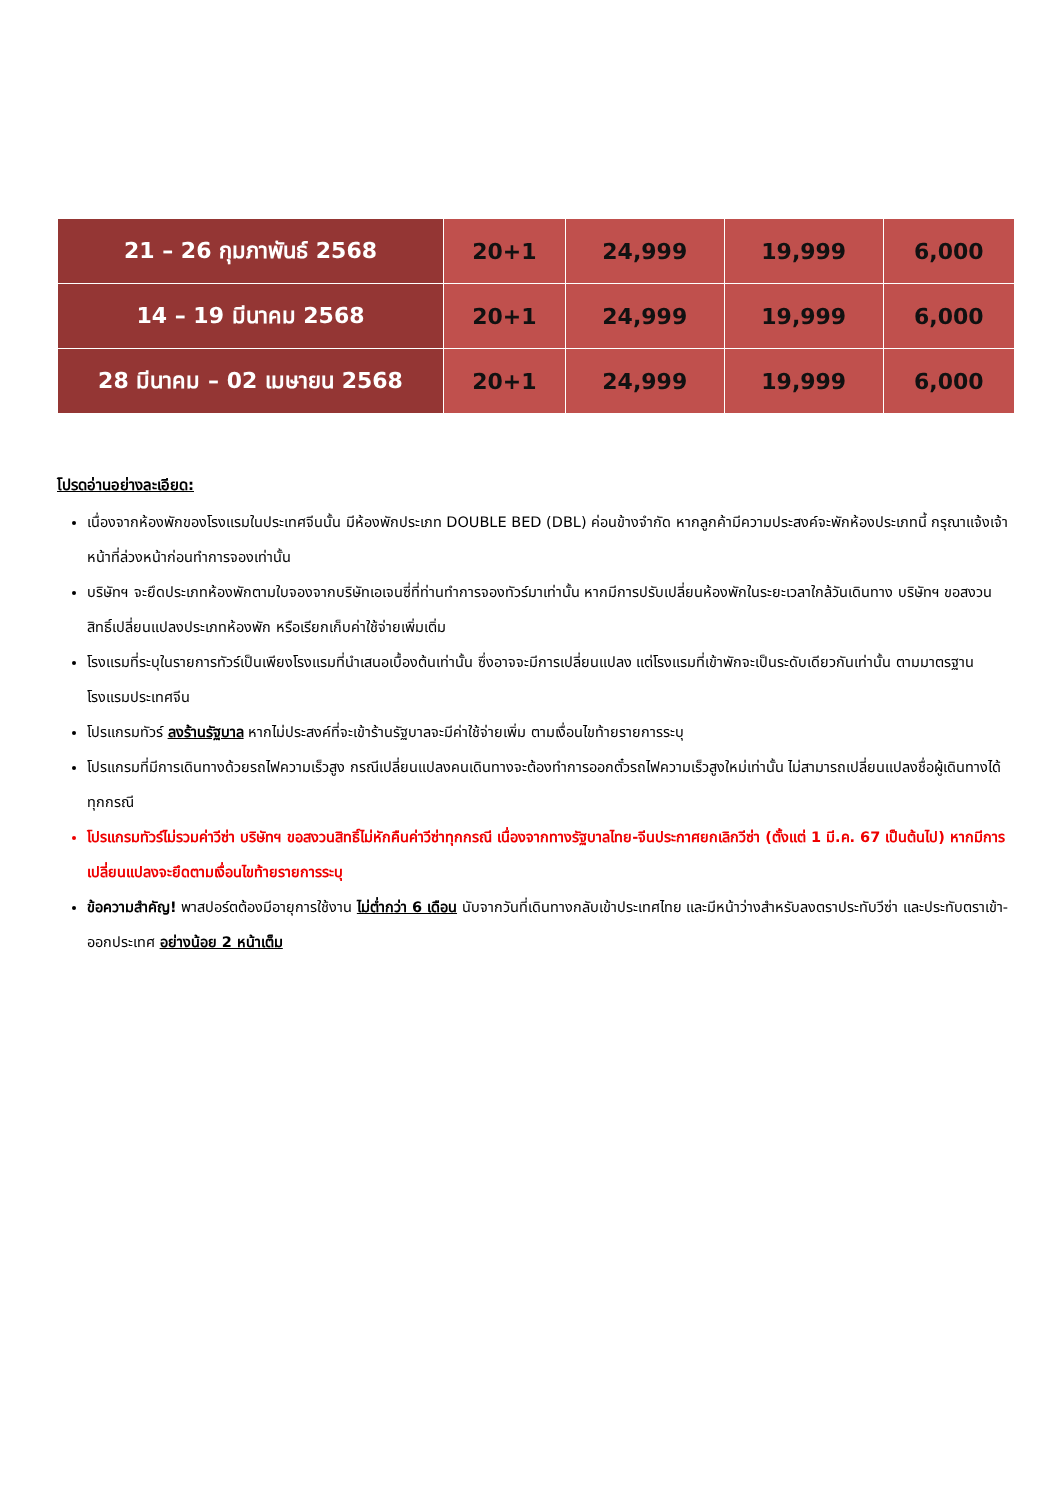| 21 – 26 กุมภาพันธ์ 2568 | 20+1 | 24,999 | 19,999 | 6,000 |
| 14 – 19 มีนาคม 2568 | 20+1 | 24,999 | 19,999 | 6,000 |
| 28 มีนาคม – 02 เมษายน 2568 | 20+1 | 24,999 | 19,999 | 6,000 |
โปรดอ่านอย่างละเอียด:
เนื่องจากห้องพักของโรงแรมในประเทศจีนนั้น มีห้องพักประเภท DOUBLE BED (DBL) ค่อนข้างจำกัด หากลูกค้ามีความประสงค์จะพักห้องประเภทนี้ กรุณาแจ้งเจ้าหน้าที่ล่วงหน้าก่อนทำการจองเท่านั้น
บริษัทฯ จะยึดประเภทห้องพักตามใบจองจากบริษัทเอเจนซี่ที่ท่านทำการจองทัวร์มาเท่านั้น หากมีการปรับเปลี่ยนห้องพักในระยะเวลาใกล้วันเดินทาง บริษัทฯ ขอสงวนสิทธิ์เปลี่ยนแปลงประเภทห้องพัก หรือเรียกเก็บค่าใช้จ่ายเพิ่มเติ่ม
โรงแรมที่ระบุในรายการทัวร์เป็นเพียงโรงแรมที่นำเสนอเบื้องต้นเท่านั้น ซึ่งอาจจะมีการเปลี่ยนแปลง แต่โรงแรมที่เข้าพักจะเป็นระดับเดียวกันเท่านั้น ตามมาตรฐานโรงแรมประเทศจีน
โปรแกรมทัวร์ ลงร้านรัฐบาล หากไม่ประสงค์ที่จะเข้าร้านรัฐบาลจะมีค่าใช้จ่ายเพิ่ม ตามเงื่อนไขท้ายรายการระบุ
โปรแกรมที่มีการเดินทางด้วยรถไฟความเร็วสูง กรณีเปลี่ยนแปลงคนเดินทางจะต้องทำการออกตั๋วรถไฟความเร็วสูงใหม่เท่านั้น ไม่สามารถเปลี่ยนแปลงชื่อผู้เดินทางได้ทุกกรณี
โปรแกรมทัวร์ไม่รวมค่าวีซ่า บริษัทฯ ขอสงวนสิทธิ์ไม่หักคืนค่าวีซ่าทุกกรณี เนื่องจากทางรัฐบาลไทย-จีนประกาศยกเลิกวีซ่า (ตั้งแต่ 1 มี.ค. 67 เป็นต้นไป) หากมีการเปลี่ยนแปลงจะยึดตามเงื่อนไขท้ายรายการระบุ
ข้อความสำคัญ! พาสปอร์ตต้องมีอายุการใช้งาน ไม่ต่ำกว่า 6 เดือน นับจากวันที่เดินทางกลับเข้าประเทศไทย และมีหน้าว่างสำหรับลงตราประทับวีซ่า และประทับตราเข้า-ออกประเทศ อย่างน้อย 2 หน้าเต็ม